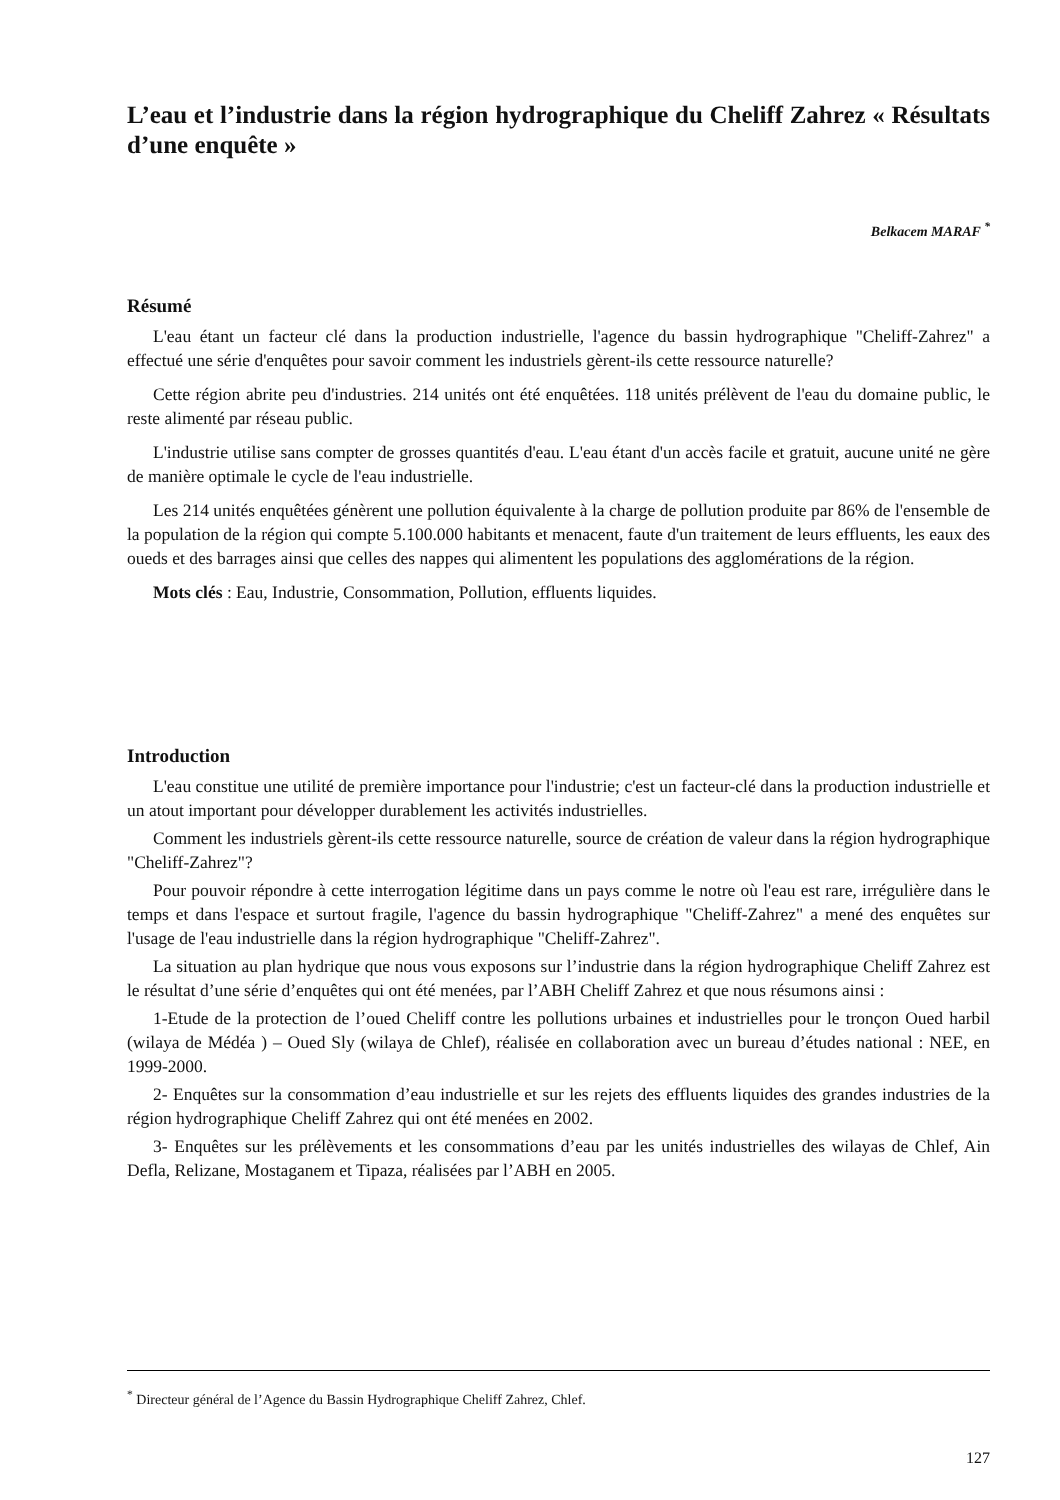L’eau et l’industrie dans la région hydrographique du Cheliff Zahrez « Résultats d’une enquête »
Belkacem MARAF <sup>*</sup>
Résumé
L'eau étant un facteur clé dans la production industrielle, l'agence du bassin hydrographique "Cheliff-Zahrez" a effectué une série d'enquêtes pour savoir comment les industriels gèrent-ils cette ressource naturelle?
Cette région abrite peu d'industries. 214 unités ont été enquêtées. 118 unités prélèvent de l'eau du domaine public, le reste alimenté par réseau public.
L'industrie utilise sans compter de grosses quantités d'eau. L'eau étant d'un accès facile et gratuit, aucune unité ne gère de manière optimale le cycle de l'eau industrielle.
Les 214 unités enquêtées génèrent une pollution équivalente à la charge de pollution produite par 86% de l'ensemble de la population de la région qui compte 5.100.000 habitants et menacent, faute d'un traitement de leurs effluents, les eaux des oueds et des barrages ainsi que celles des nappes qui alimentent les populations des agglomérations de la région.
Mots clés : Eau, Industrie, Consommation, Pollution, effluents liquides.
Introduction
L'eau constitue une utilité de première importance pour l'industrie; c'est un facteur-clé dans la production industrielle et un atout important pour développer durablement les activités industrielles.
Comment les industriels gèrent-ils cette ressource naturelle, source de création de valeur dans la région hydrographique "Cheliff-Zahrez"?
Pour pouvoir répondre à cette interrogation légitime dans un pays comme le notre où l'eau est rare, irrégulière dans le temps et dans l'espace et surtout fragile, l'agence du bassin hydrographique "Cheliff-Zahrez" a mené des enquêtes sur l'usage de l'eau industrielle dans la région hydrographique "Cheliff-Zahrez".
La situation au plan hydrique que nous vous exposons sur l’industrie dans la région hydrographique Cheliff Zahrez est le résultat d’une série d’enquêtes qui ont été menées, par l’ABH Cheliff Zahrez et que nous résumons ainsi :
1-Etude de la protection de l’oued Cheliff contre les pollutions urbaines et industrielles pour le tronçon Oued harbil (wilaya de Médéa ) – Oued Sly (wilaya de Chlef), réalisée en collaboration avec un bureau d’études national : NEE, en 1999-2000.
2- Enquêtes sur la consommation d’eau industrielle et sur les rejets des effluents liquides des grandes industries de la région hydrographique Cheliff Zahrez qui ont été menées en 2002.
3- Enquêtes sur les prélèvements et les consommations d’eau par les unités industrielles des wilayas de Chlef, Ain Defla, Relizane, Mostaganem et Tipaza, réalisées par l’ABH en 2005.
<sup>*</sup> Directeur général de l’Agence du Bassin Hydrographique Cheliff Zahrez, Chlef.
127